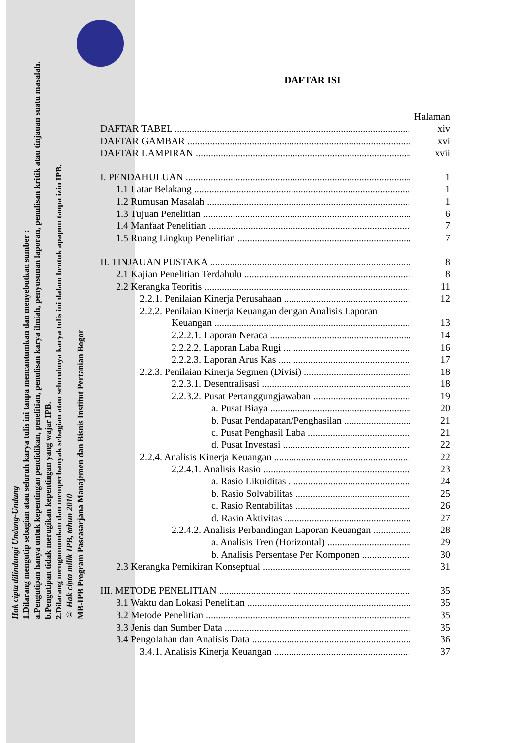Hak cipta dilindungi Undang-Undang
1.Dilarang mengutip sebagian atau seluruh karya tulis ini tanpa mencantumkan dan menyebutkan sumber :
a.Pengutipan hanya untuk kepentingan pendidikan, penelitian, penulisan karya ilmiah, penyusunan laporan, penulisan kritik atau tinjauan suatu masalah.
b.Pengutipan tidak merugikan kepentingan yang wajar IPB.
2.Dilarang mengumumkan dan memperbanyak sebagian atau seluruhnya karya tulis ini dalam bentuk apapun tanpa izin IPB.
© Hak cipta milik IPB, tahun 2010
MB-IPB Program Pascasarjana Manajemen dan Bisnis Institut Pertanian Bogor
DAFTAR ISI
Halaman
DAFTAR TABEL xiv
DAFTAR GAMBAR xvi
DAFTAR LAMPIRAN xvii
I. PENDAHULUAN 1
1.1 Latar Belakang 1
1.2 Rumusan Masalah 1
1.3 Tujuan Penelitian 6
1.4 Manfaat Penelitian 7
1.5 Ruang Lingkup Penelitian 7
II. TINJAUAN PUSTAKA 8
2.1 Kajian Penelitian Terdahulu 8
2.2 Kerangka Teoritis 11
2.2.1. Penilaian Kinerja Perusahaan 12
2.2.2. Penilaian Kinerja Keuangan dengan Analisis Laporan
Keuangan 13
2.2.2.1. Laporan Neraca 14
2.2.2.2. Laporan Laba Rugi 16
2.2.2.3. Laporan Arus Kas 17
2.2.3. Penilaian Kinerja Segmen (Divisi) 18
2.2.3.1. Desentralisasi 18
2.2.3.2. Pusat Pertanggungjawaban 19
a. Pusat Biaya 20
b. Pusat Pendapatan/Penghasilan 21
c. Pusat Penghasil Laba 21
d. Pusat Investasi 22
2.2.4. Analisis Kinerja Keuangan 22
2.2.4.1. Analisis Rasio 23
a. Rasio Likuiditas 24
b. Rasio Solvabilitas 25
c. Rasio Rentabilitas 26
d. Rasio Aktivitas 27
2.2.4.2. Analisis Perbandingan Laporan Keuangan 28
a. Analisis Tren (Horizontal) 29
b. Analisis Persentase Per Komponen 30
2.3 Kerangka Pemikiran Konseptual 31
III. METODE PENELITIAN 35
3.1 Waktu dan Lokasi Penelitian 35
3.2 Metode Penelitian 35
3.3 Jenis dan Sumber Data 35
3.4 Pengolahan dan Analisis Data 36
3.4.1. Analisis Kinerja Keuangan 37